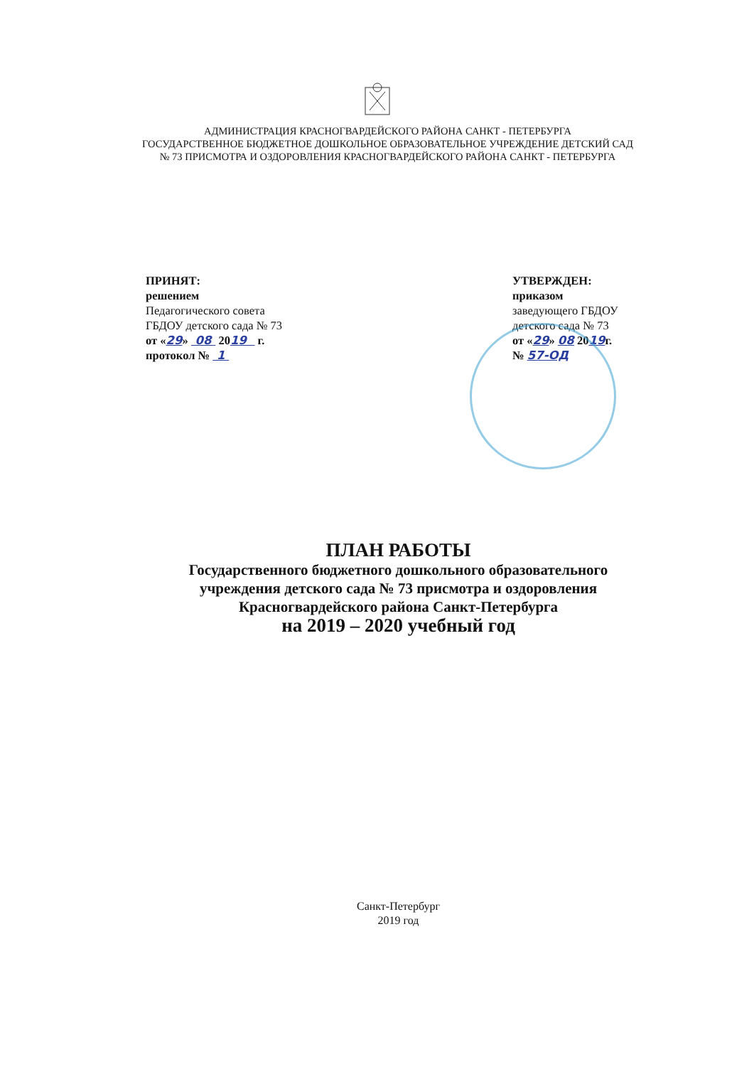АДМИНИСТРАЦИЯ КРАСНОГВАРДЕЙСКОГО РАЙОНА САНКТ - ПЕТЕРБУРГА
ГОСУДАРСТВЕННОЕ БЮДЖЕТНОЕ ДОШКОЛЬНОЕ ОБРАЗОВАТЕЛЬНОЕ УЧРЕЖДЕНИЕ ДЕТСКИЙ САД
№ 73 ПРИСМОТРА И ОЗДОРОВЛЕНИЯ КРАСНОГВАРДЕЙСКОГО РАЙОНА САНКТ - ПЕТЕРБУРГА
ПРИНЯТ:
решением
Педагогического совета
ГБДОУ детского сада № 73
от «29» 08 2019 г.
протокол № 1
УТВЕРЖДЕН:
приказом
заведующего ГБДОУ
детского сада № 73
от «29» 08 2019г.
№ 57-ОД
ПЛАН РАБОТЫ
Государственного бюджетного дошкольного образовательного
учреждения детского сада № 73 присмотра и оздоровления
Красногвардейского района Санкт-Петербурга
на 2019 – 2020 учебный год
Санкт-Петербург
2019 год